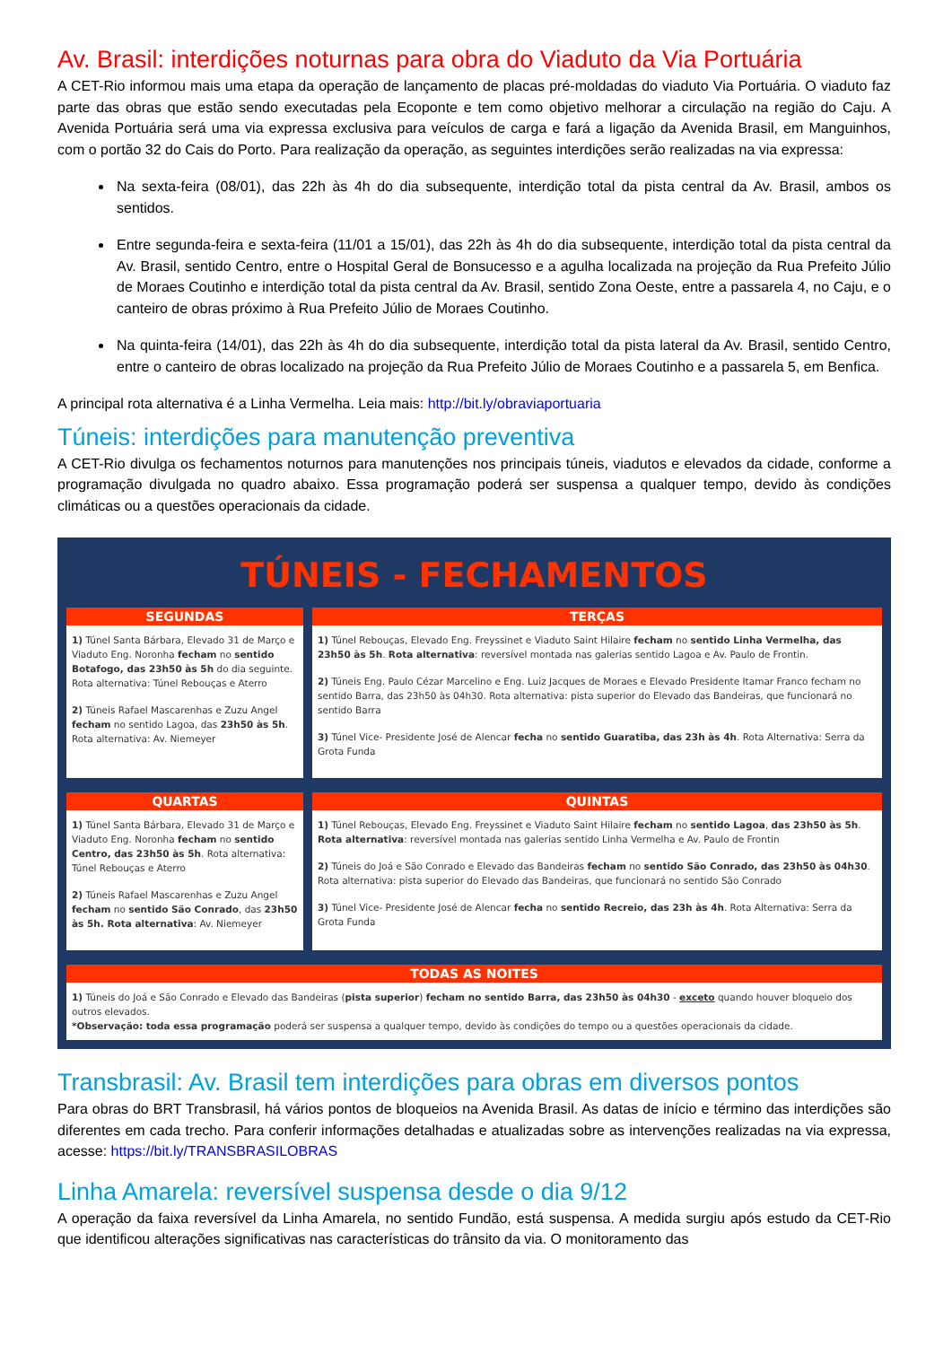Av. Brasil: interdições noturnas para obra do Viaduto da Via Portuária
A CET-Rio informou mais uma etapa da operação de lançamento de placas pré-moldadas do viaduto Via Portuária. O viaduto faz parte das obras que estão sendo executadas pela Ecoponte e tem como objetivo melhorar a circulação na região do Caju. A Avenida Portuária será uma via expressa exclusiva para veículos de carga e fará a ligação da Avenida Brasil, em Manguinhos, com o portão 32 do Cais do Porto. Para realização da operação, as seguintes interdições serão realizadas na via expressa:
Na sexta-feira (08/01), das 22h às 4h do dia subsequente, interdição total da pista central da Av. Brasil, ambos os sentidos.
Entre segunda-feira e sexta-feira (11/01 a 15/01), das 22h às 4h do dia subsequente, interdição total da pista central da Av. Brasil, sentido Centro, entre o Hospital Geral de Bonsucesso e a agulha localizada na projeção da Rua Prefeito Júlio de Moraes Coutinho e interdição total da pista central da Av. Brasil, sentido Zona Oeste, entre a passarela 4, no Caju, e o canteiro de obras próximo à Rua Prefeito Júlio de Moraes Coutinho.
Na quinta-feira (14/01), das 22h às 4h do dia subsequente, interdição total da pista lateral da Av. Brasil, sentido Centro, entre o canteiro de obras localizado na projeção da Rua Prefeito Júlio de Moraes Coutinho e a passarela 5, em Benfica.
A principal rota alternativa é a Linha Vermelha. Leia mais: http://bit.ly/obraviaportuaria
Túneis: interdições para manutenção preventiva
A CET-Rio divulga os fechamentos noturnos para manutenções nos principais túneis, viadutos e elevados da cidade, conforme a programação divulgada no quadro abaixo. Essa programação poderá ser suspensa a qualquer tempo, devido às condições climáticas ou a questões operacionais da cidade.
TÚNEIS - FECHAMENTOS
SEGUNDAS
1) Túnel Santa Bárbara, Elevado 31 de Março e Viaduto Eng. Noronha fecham no sentido Botafogo, das 23h50 às 5h do dia seguinte. Rota alternativa: Túnel Rebouças e Aterro
2) Túneis Rafael Mascarenhas e Zuzu Angel fecham no sentido Lagoa, das 23h50 às 5h. Rota alternativa: Av. Niemeyer
TERÇAS
1) Túnel Rebouças, Elevado Eng. Freyssinet e Viaduto Saint Hilaire fecham no sentido Linha Vermelha, das 23h50 às 5h. Rota alternativa: reversível montada nas galerias sentido Lagoa e Av. Paulo de Frontin.
2) Túneis Eng. Paulo Cézar Marcelino e Eng. Luiz Jacques de Moraes e Elevado Presidente Itamar Franco fecham no sentido Barra, das 23h50 às 04h30. Rota alternativa: pista superior do Elevado das Bandeiras, que funcionará no sentido Barra
3) Túnel Vice- Presidente José de Alencar fecha no sentido Guaratiba, das 23h às 4h. Rota Alternativa: Serra da Grota Funda
QUARTAS
1) Túnel Santa Bárbara, Elevado 31 de Março e Viaduto Eng. Noronha fecham no sentido Centro, das 23h50 às 5h. Rota alternativa: Túnel Rebouças e Aterro
2) Túneis Rafael Mascarenhas e Zuzu Angel fecham no sentido São Conrado, das 23h50 às 5h. Rota alternativa: Av. Niemeyer
QUINTAS
1) Túnel Rebouças, Elevado Eng. Freyssinet e Viaduto Saint Hilaire fecham no sentido Lagoa, das 23h50 às 5h. Rota alternativa: reversível montada nas galerias sentido Linha Vermelha e Av. Paulo de Frontin
2) Túneis do Joá e São Conrado e Elevado das Bandeiras fecham no sentido São Conrado, das 23h50 às 04h30. Rota alternativa: pista superior do Elevado das Bandeiras, que funcionará no sentido São Conrado
3) Túnel Vice- Presidente José de Alencar fecha no sentido Recreio, das 23h às 4h. Rota Alternativa: Serra da Grota Funda
TODAS AS NOITES
1) Túneis do Joá e São Conrado e Elevado das Bandeiras (pista superior) fecham no sentido Barra, das 23h50 às 04h30 - exceto quando houver bloqueio dos outros elevados.
*Observação: toda essa programação poderá ser suspensa a qualquer tempo, devido às condições do tempo ou a questões operacionais da cidade.
Transbrasil: Av. Brasil tem interdições para obras em diversos pontos
Para obras do BRT Transbrasil, há vários pontos de bloqueios na Avenida Brasil. As datas de início e término das interdições são diferentes em cada trecho. Para conferir informações detalhadas e atualizadas sobre as intervenções realizadas na via expressa, acesse: https://bit.ly/TRANSBRASILOBRAS
Linha Amarela: reversível suspensa desde o dia 9/12
A operação da faixa reversível da Linha Amarela, no sentido Fundão, está suspensa. A medida surgiu após estudo da CET-Rio que identificou alterações significativas nas características do trânsito da via. O monitoramento das